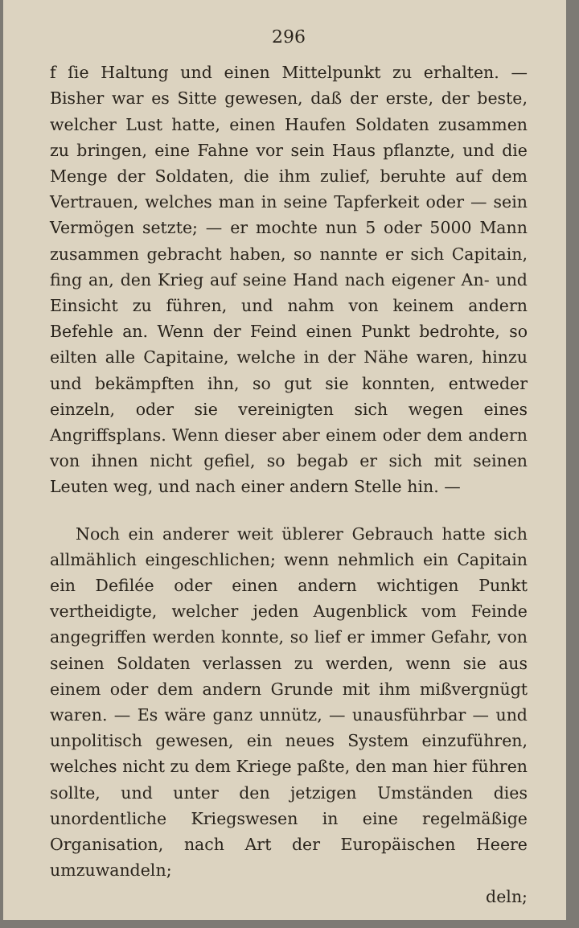296
f ſie Haltung und einen Mittelpunkt zu erhalten. — Bisher war es Sitte gewesen, daß der erste, der beste, welcher Lust hatte, einen Haufen Soldaten zusammen zu bringen, eine Fahne vor sein Haus pflanzte, und die Menge der Soldaten, die ihm zulief, beruhte auf dem Vertrauen, welches man in seine Tapferkeit oder — sein Vermögen setzte; — er mochte nun 5 oder 5000 Mann zusammen gebracht haben, so nannte er sich Capitain, fing an, den Krieg auf seine Hand nach eigener An- und Einsicht zu führen, und nahm von keinem andern Befehle an. Wenn der Feind einen Punkt bedrohte, so eilten alle Capitaine, welche in der Nähe waren, hinzu und bekämpften ihn, so gut sie konnten, entweder einzeln, oder sie vereinigten sich wegen eines Angriffsplans. Wenn dieser aber einem oder dem andern von ihnen nicht gefiel, so begab er sich mit seinen Leuten weg, und nach einer andern Stelle hin. —
Noch ein anderer weit üblerer Gebrauch hatte sich allmählich eingeschlichen; wenn nehmlich ein Capitain ein Defilée oder einen andern wichtigen Punkt vertheidigte, welcher jeden Augenblick vom Feinde angegriffen werden konnte, so lief er immer Gefahr, von seinen Soldaten verlassen zu werden, wenn sie aus einem oder dem andern Grunde mit ihm mißvergnügt waren. — Es wäre ganz unnütz, — unausführbar — und unpolitisch gewesen, ein neues System einzuführen, welches nicht zu dem Kriege paßte, den man hier führen sollte, und unter den jetzigen Umständen dies unordentliche Kriegswesen in eine regelmäßige Organisation, nach Art der Europäischen Heere umzuwandeln;
deln;